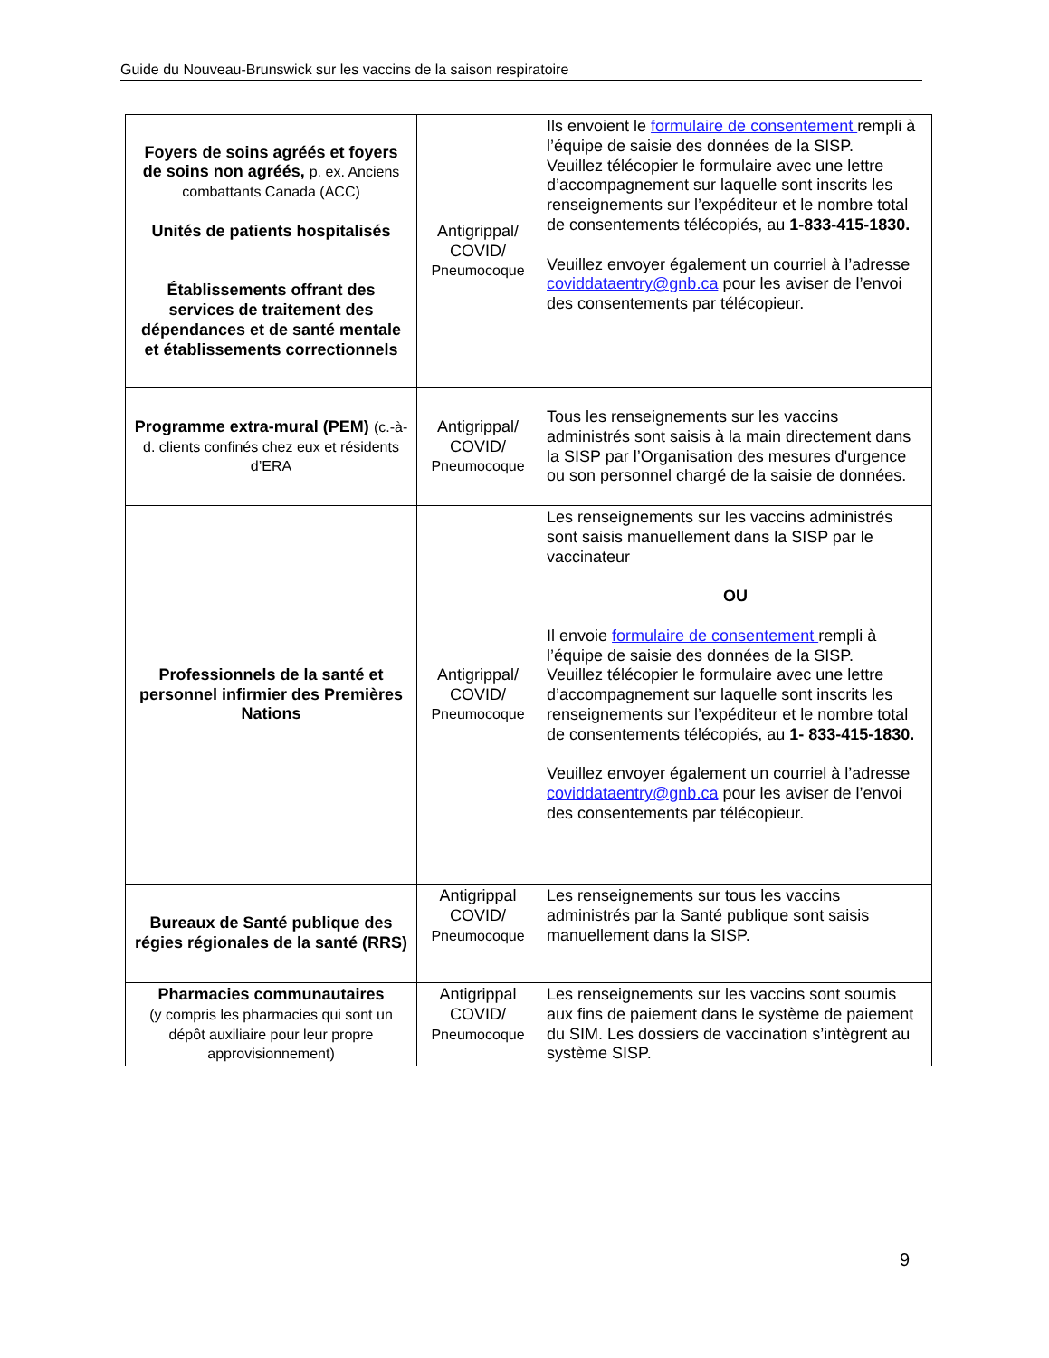Guide du Nouveau-Brunswick sur les vaccins de la saison respiratoire
| Foyers de soins agréés et foyers de soins non agréés, p. ex. Anciens combattants Canada (ACC) Unités de patients hospitalisés Établissements offrant des services de traitement des dépendances et de santé mentale et établissements correctionnels | Antigrippal/ COVID/ Pneumocoque | Ils envoient le formulaire de consentement rempli à l’équipe de saisie des données de la SISP. Veuillez télécopier le formulaire avec une lettre d’accompagnement sur laquelle sont inscrits les renseignements sur l’expéditeur et le nombre total de consentements télécopiés, au 1-833-415-1830. Veuillez envoyer également un courriel à l’adresse coviddataentry@gnb.ca pour les aviser de l’envoi des consentements par télécopieur. |
| Programme extra-mural (PEM) (c.-à-d. clients confinés chez eux et résidents d’ERA | Antigrippal/ COVID/ Pneumocoque | Tous les renseignements sur les vaccins administrés sont saisis à la main directement dans la SISP par l’Organisation des mesures d'urgence ou son personnel chargé de la saisie de données. |
| Professionnels de la santé et personnel infirmier des Premières Nations | Antigrippal/ COVID/ Pneumocoque | Les renseignements sur les vaccins administrés sont saisis manuellement dans la SISP par le vaccinateur OU Il envoie formulaire de consentement rempli à l’équipe de saisie des données de la SISP. Veuillez télécopier le formulaire avec une lettre d’accompagnement sur laquelle sont inscrits les renseignements sur l’expéditeur et le nombre total de consentements télécopiés, au 1- 833-415-1830. Veuillez envoyer également un courriel à l’adresse coviddataentry@gnb.ca pour les aviser de l’envoi des consentements par télécopieur. |
| Bureaux de Santé publique des régies régionales de la santé (RRS) | Antigrippal COVID/ Pneumocoque | Les renseignements sur tous les vaccins administrés par la Santé publique sont saisis manuellement dans la SISP. |
| Pharmacies communautaires (y compris les pharmacies qui sont un dépôt auxiliaire pour leur propre approvisionnement) | Antigrippal COVID/ Pneumocoque | Les renseignements sur les vaccins sont soumis aux fins de paiement dans le système de paiement du SIM. Les dossiers de vaccination s’intègrent au système SISP. |
9